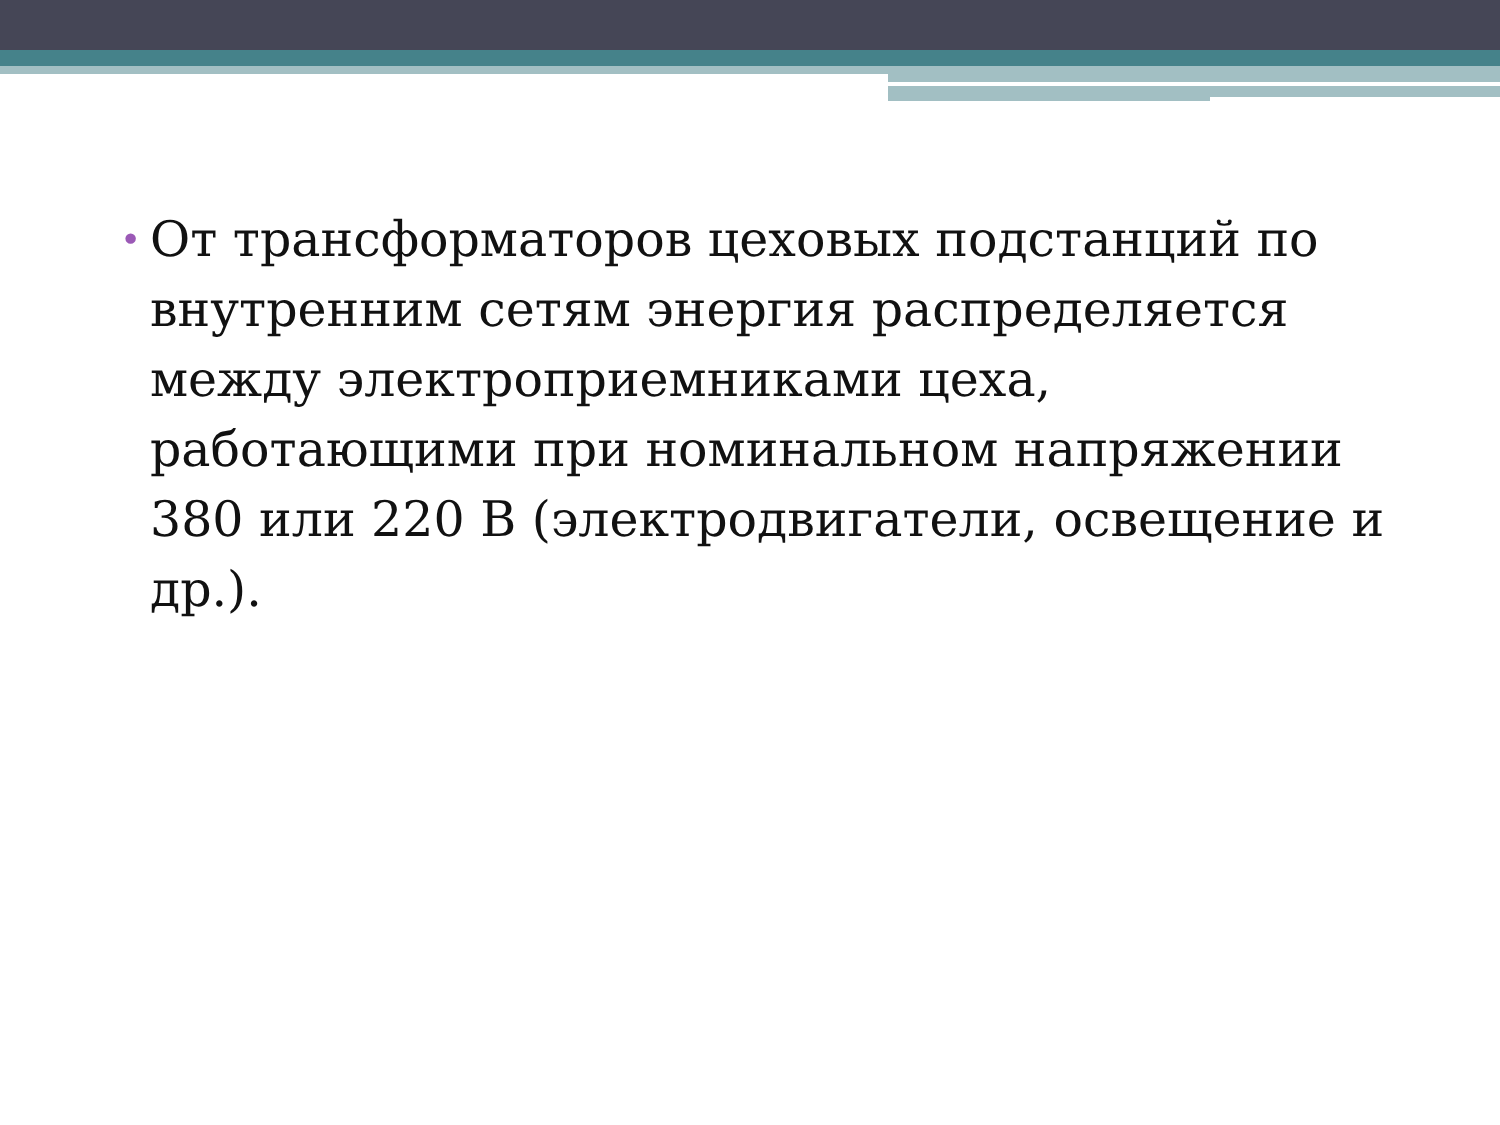•
От трансформаторов цеховых подстанций по внутренним сетям энергия распределяется между электроприемниками цеха, работающими при номинальном напряжении 380 или 220 В (электродвигатели, освещение и др.).